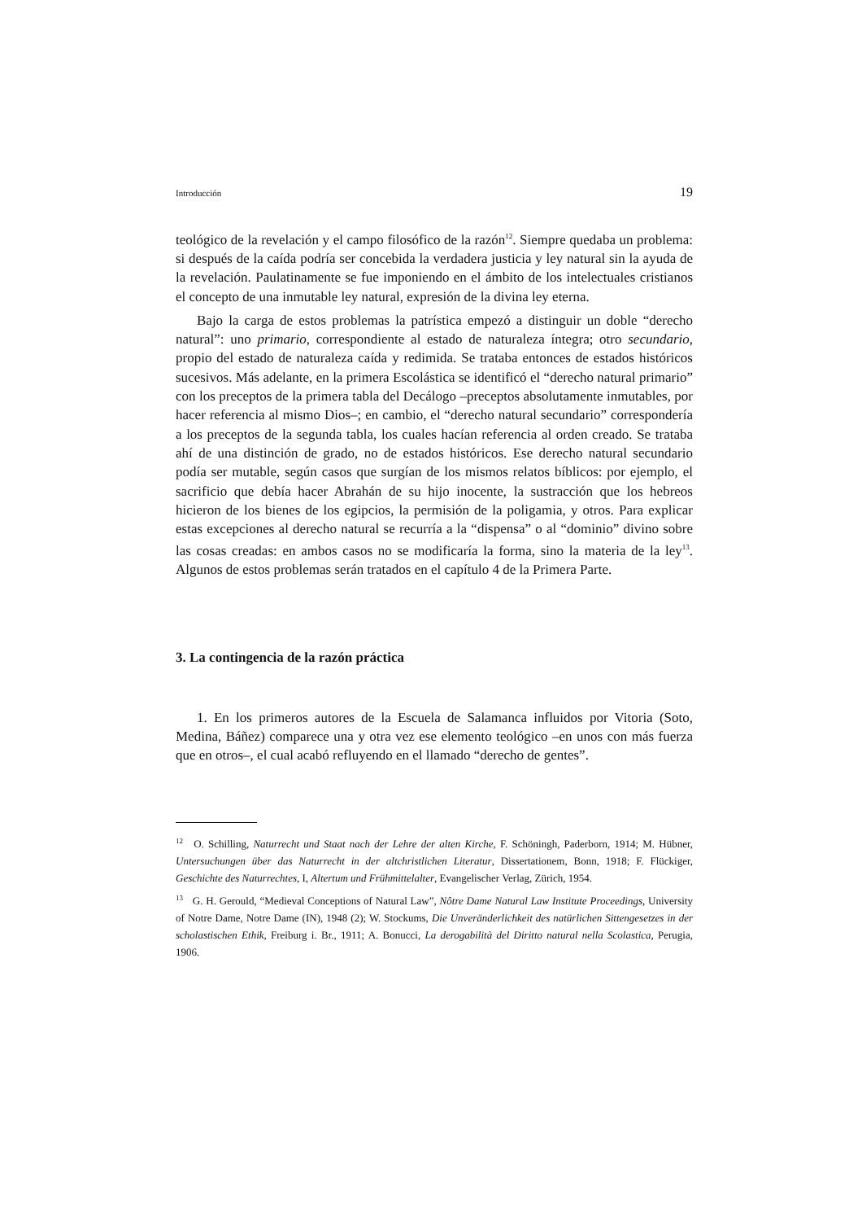Introducción 19
teológico de la revelación y el campo filosófico de la razón<sup>12</sup>. Siempre quedaba un problema: si después de la caída podría ser concebida la verdadera justicia y ley natural sin la ayuda de la revelación. Paulatinamente se fue imponiendo en el ámbito de los intelectuales cristianos el concepto de una inmutable ley natural, expresión de la divina ley eterna.
Bajo la carga de estos problemas la patrística empezó a distinguir un doble “derecho natural”: uno primario, correspondiente al estado de naturaleza íntegra; otro secundario, propio del estado de naturaleza caída y redimida. Se trataba entonces de estados históricos sucesivos. Más adelante, en la primera Escolástica se identificó el “derecho natural primario” con los preceptos de la primera tabla del Decálogo –preceptos absolutamente inmutables, por hacer referencia al mismo Dios–; en cambio, el “derecho natural secundario” correspondería a los preceptos de la segunda tabla, los cuales hacían referencia al orden creado. Se trataba ahí de una distinción de grado, no de estados históricos. Ese derecho natural secundario podía ser mutable, según casos que surgían de los mismos relatos bíblicos: por ejemplo, el sacrificio que debía hacer Abrahán de su hijo inocente, la sustracción que los hebreos hicieron de los bienes de los egipcios, la permisión de la poligamia, y otros. Para explicar estas excepciones al derecho natural se recurría a la “dispensa” o al “dominio” divino sobre las cosas creadas: en ambos casos no se modificaría la forma, sino la materia de la ley<sup>13</sup>. Algunos de estos problemas serán tratados en el capítulo 4 de la Primera Parte.
3. La contingencia de la razón práctica
1. En los primeros autores de la Escuela de Salamanca influidos por Vitoria (Soto, Medina, Báñez) comparece una y otra vez ese elemento teológico –en unos con más fuerza que en otros–, el cual acabó refluyendo en el llamado “derecho de gentes”.
<sup>12</sup> O. Schilling, Naturrecht und Staat nach der Lehre der alten Kirche, F. Schöningh, Paderborn, 1914; M. Hübner, Untersuchungen über das Naturrecht in der altchristlichen Literatur, Dissertationem, Bonn, 1918; F. Flückiger, Geschichte des Naturrechtes, I, Altertum und Frühmittelalter, Evangelischer Verlag, Zürich, 1954.
<sup>13</sup> G. H. Gerould, “Medieval Conceptions of Natural Law”, Nôtre Dame Natural Law Institute Proceedings, University of Notre Dame, Notre Dame (IN), 1948 (2); W. Stockums, Die Unveränderlichkeit des natürlichen Sittengesetzes in der scholastischen Ethik, Freiburg i. Br., 1911; A. Bonucci, La derogabilità del Diritto natural nella Scolastica, Perugia, 1906.